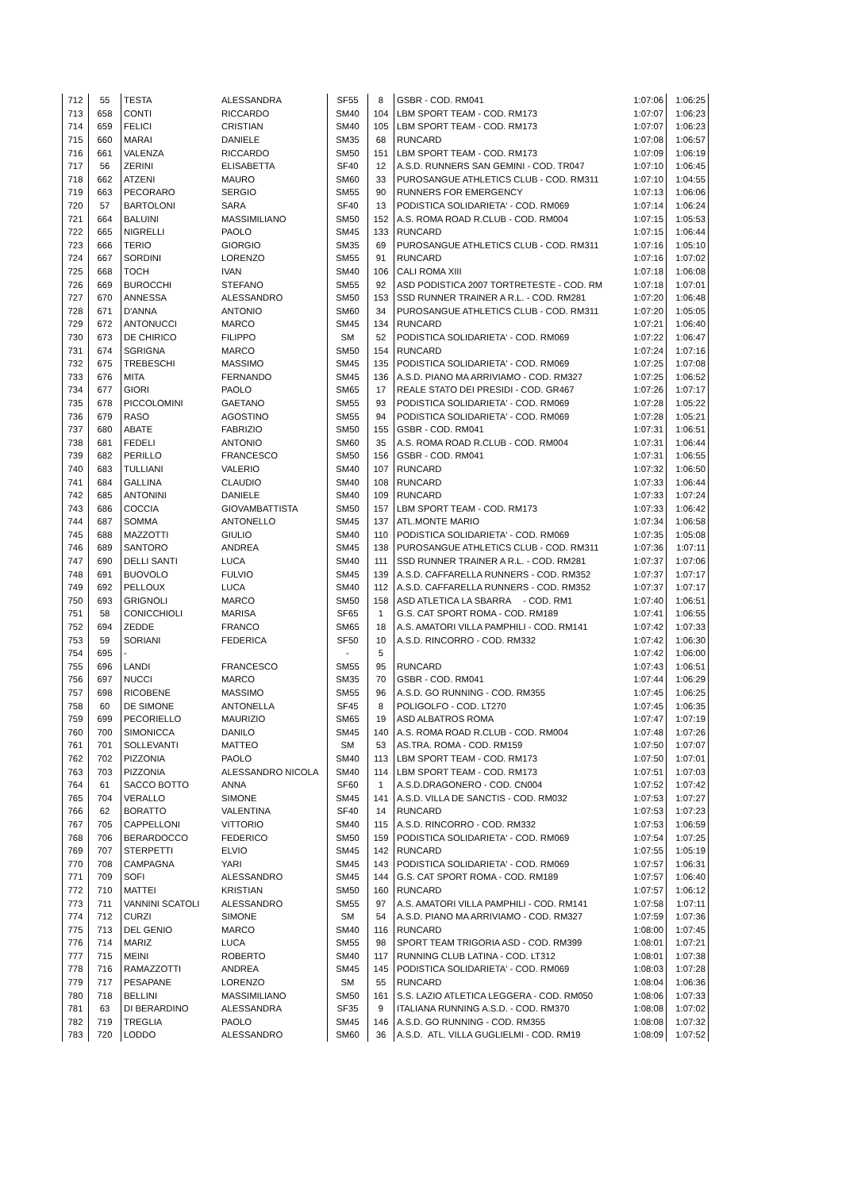| 712 | 55 | TESTA | ALESSANDRA | SF55 | 8 | GSBR - COD. RM041 | 1:07:06 | 1:06:25 |
| 713 | 658 | CONTI | RICCARDO | SM40 | 104 | LBM SPORT TEAM - COD. RM173 | 1:07:07 | 1:06:23 |
| 714 | 659 | FELICI | CRISTIAN | SM40 | 105 | LBM SPORT TEAM - COD. RM173 | 1:07:07 | 1:06:23 |
| 715 | 660 | MARAI | DANIELE | SM35 | 68 | RUNCARD | 1:07:08 | 1:06:57 |
| 716 | 661 | VALENZA | RICCARDO | SM50 | 151 | LBM SPORT TEAM - COD. RM173 | 1:07:09 | 1:06:19 |
| 717 | 56 | ZERINI | ELISABETTA | SF40 | 12 | A.S.D. RUNNERS SAN GEMINI - COD. TR047 | 1:07:10 | 1:06:45 |
| 718 | 662 | ATZENI | MAURO | SM60 | 33 | PUROSANGUE ATHLETICS CLUB - COD. RM311 | 1:07:10 | 1:04:55 |
| 719 | 663 | PECORARO | SERGIO | SM55 | 90 | RUNNERS FOR EMERGENCY | 1:07:13 | 1:06:06 |
| 720 | 57 | BARTOLONI | SARA | SF40 | 13 | PODISTICA SOLIDARIETA' - COD. RM069 | 1:07:14 | 1:06:24 |
| 721 | 664 | BALUINI | MASSIMILIANO | SM50 | 152 | A.S. ROMA ROAD R.CLUB - COD. RM004 | 1:07:15 | 1:05:53 |
| 722 | 665 | NIGRELLI | PAOLO | SM45 | 133 | RUNCARD | 1:07:15 | 1:06:44 |
| 723 | 666 | TERIO | GIORGIO | SM35 | 69 | PUROSANGUE ATHLETICS CLUB - COD. RM311 | 1:07:16 | 1:05:10 |
| 724 | 667 | SORDINI | LORENZO | SM55 | 91 | RUNCARD | 1:07:16 | 1:07:02 |
| 725 | 668 | TOCH | IVAN | SM40 | 106 | CALI ROMA XIII | 1:07:18 | 1:06:08 |
| 726 | 669 | BUROCCHI | STEFANO | SM55 | 92 | ASD PODISTICA 2007 TORTRETESTE - COD. RM | 1:07:18 | 1:07:01 |
| 727 | 670 | ANNESSA | ALESSANDRO | SM50 | 153 | SSD RUNNER TRAINER A R.L. - COD. RM281 | 1:07:20 | 1:06:48 |
| 728 | 671 | D'ANNA | ANTONIO | SM60 | 34 | PUROSANGUE ATHLETICS CLUB - COD. RM311 | 1:07:20 | 1:05:05 |
| 729 | 672 | ANTONUCCI | MARCO | SM45 | 134 | RUNCARD | 1:07:21 | 1:06:40 |
| 730 | 673 | DE CHIRICO | FILIPPO | SM | 52 | PODISTICA SOLIDARIETA' - COD. RM069 | 1:07:22 | 1:06:47 |
| 731 | 674 | SGRIGNA | MARCO | SM50 | 154 | RUNCARD | 1:07:24 | 1:07:16 |
| 732 | 675 | TREBESCHI | MASSIMO | SM45 | 135 | PODISTICA SOLIDARIETA' - COD. RM069 | 1:07:25 | 1:07:08 |
| 733 | 676 | MITA | FERNANDO | SM45 | 136 | A.S.D. PIANO MA ARRIVIAMO - COD. RM327 | 1:07:25 | 1:06:52 |
| 734 | 677 | GIORI | PAOLO | SM65 | 17 | REALE STATO DEI PRESIDI - COD. GR467 | 1:07:26 | 1:07:17 |
| 735 | 678 | PICCOLOMINI | GAETANO | SM55 | 93 | PODISTICA SOLIDARIETA' - COD. RM069 | 1:07:28 | 1:05:22 |
| 736 | 679 | RASO | AGOSTINO | SM55 | 94 | PODISTICA SOLIDARIETA' - COD. RM069 | 1:07:28 | 1:05:21 |
| 737 | 680 | ABATE | FABRIZIO | SM50 | 155 | GSBR - COD. RM041 | 1:07:31 | 1:06:51 |
| 738 | 681 | FEDELI | ANTONIO | SM60 | 35 | A.S. ROMA ROAD R.CLUB - COD. RM004 | 1:07:31 | 1:06:44 |
| 739 | 682 | PERILLO | FRANCESCO | SM50 | 156 | GSBR - COD. RM041 | 1:07:31 | 1:06:55 |
| 740 | 683 | TULLIANI | VALERIO | SM40 | 107 | RUNCARD | 1:07:32 | 1:06:50 |
| 741 | 684 | GALLINA | CLAUDIO | SM40 | 108 | RUNCARD | 1:07:33 | 1:06:44 |
| 742 | 685 | ANTONINI | DANIELE | SM40 | 109 | RUNCARD | 1:07:33 | 1:07:24 |
| 743 | 686 | COCCIA | GIOVAMBATTISTA | SM50 | 157 | LBM SPORT TEAM - COD. RM173 | 1:07:33 | 1:06:42 |
| 744 | 687 | SOMMA | ANTONELLO | SM45 | 137 | ATL.MONTE MARIO | 1:07:34 | 1:06:58 |
| 745 | 688 | MAZZOTTI | GIULIO | SM40 | 110 | PODISTICA SOLIDARIETA' - COD. RM069 | 1:07:35 | 1:05:08 |
| 746 | 689 | SANTORO | ANDREA | SM45 | 138 | PUROSANGUE ATHLETICS CLUB - COD. RM311 | 1:07:36 | 1:07:11 |
| 747 | 690 | DELLI SANTI | LUCA | SM40 | 111 | SSD RUNNER TRAINER A R.L. - COD. RM281 | 1:07:37 | 1:07:06 |
| 748 | 691 | BUOVOLO | FULVIO | SM45 | 139 | A.S.D. CAFFARELLA RUNNERS - COD. RM352 | 1:07:37 | 1:07:17 |
| 749 | 692 | PELLOUX | LUCA | SM40 | 112 | A.S.D. CAFFARELLA RUNNERS - COD. RM352 | 1:07:37 | 1:07:17 |
| 750 | 693 | GRIGNOLI | MARCO | SM50 | 158 | ASD ATLETICA LA SBARRA - COD. RM1 | 1:07:40 | 1:06:51 |
| 751 | 58 | CONICCHIOLI | MARISA | SF65 | 1 | G.S. CAT SPORT ROMA - COD. RM189 | 1:07:41 | 1:06:55 |
| 752 | 694 | ZEDDE | FRANCO | SM65 | 18 | A.S. AMATORI VILLA PAMPHILI - COD. RM141 | 1:07:42 | 1:07:33 |
| 753 | 59 | SORIANI | FEDERICA | SF50 | 10 | A.S.D. RINCORRO - COD. RM332 | 1:07:42 | 1:06:30 |
| 754 | 695 | - | | - | 5 | | 1:07:42 | 1:06:00 |
| 755 | 696 | LANDI | FRANCESCO | SM55 | 95 | RUNCARD | 1:07:43 | 1:06:51 |
| 756 | 697 | NUCCI | MARCO | SM35 | 70 | GSBR - COD. RM041 | 1:07:44 | 1:06:29 |
| 757 | 698 | RICOBENE | MASSIMO | SM55 | 96 | A.S.D. GO RUNNING - COD. RM355 | 1:07:45 | 1:06:25 |
| 758 | 60 | DE SIMONE | ANTONELLA | SF45 | 8 | POLIGOLFO - COD. LT270 | 1:07:45 | 1:06:35 |
| 759 | 699 | PECORIELLO | MAURIZIO | SM65 | 19 | ASD ALBATROS ROMA | 1:07:47 | 1:07:19 |
| 760 | 700 | SIMONICCA | DANILO | SM45 | 140 | A.S. ROMA ROAD R.CLUB - COD. RM004 | 1:07:48 | 1:07:26 |
| 761 | 701 | SOLLEVANTI | MATTEO | SM | 53 | AS.TRA. ROMA - COD. RM159 | 1:07:50 | 1:07:07 |
| 762 | 702 | PIZZONIA | PAOLO | SM40 | 113 | LBM SPORT TEAM - COD. RM173 | 1:07:50 | 1:07:01 |
| 763 | 703 | PIZZONIA | ALESSANDRO NICOLA | SM40 | 114 | LBM SPORT TEAM - COD. RM173 | 1:07:51 | 1:07:03 |
| 764 | 61 | SACCO BOTTO | ANNA | SF60 | 1 | A.S.D.DRAGONERO - COD. CN004 | 1:07:52 | 1:07:42 |
| 765 | 704 | VERALLO | SIMONE | SM45 | 141 | A.S.D. VILLA DE SANCTIS - COD. RM032 | 1:07:53 | 1:07:27 |
| 766 | 62 | BORATTO | VALENTINA | SF40 | 14 | RUNCARD | 1:07:53 | 1:07:23 |
| 767 | 705 | CAPPELLONI | VITTORIO | SM40 | 115 | A.S.D. RINCORRO - COD. RM332 | 1:07:53 | 1:06:59 |
| 768 | 706 | BERARDOCCO | FEDERICO | SM50 | 159 | PODISTICA SOLIDARIETA' - COD. RM069 | 1:07:54 | 1:07:25 |
| 769 | 707 | STERPETTI | ELVIO | SM45 | 142 | RUNCARD | 1:07:55 | 1:05:19 |
| 770 | 708 | CAMPAGNA | YARI | SM45 | 143 | PODISTICA SOLIDARIETA' - COD. RM069 | 1:07:57 | 1:06:31 |
| 771 | 709 | SOFI | ALESSANDRO | SM45 | 144 | G.S. CAT SPORT ROMA - COD. RM189 | 1:07:57 | 1:06:40 |
| 772 | 710 | MATTEI | KRISTIAN | SM50 | 160 | RUNCARD | 1:07:57 | 1:06:12 |
| 773 | 711 | VANNINI SCATOLI | ALESSANDRO | SM55 | 97 | A.S. AMATORI VILLA PAMPHILI - COD. RM141 | 1:07:58 | 1:07:11 |
| 774 | 712 | CURZI | SIMONE | SM | 54 | A.S.D. PIANO MA ARRIVIAMO - COD. RM327 | 1:07:59 | 1:07:36 |
| 775 | 713 | DEL GENIO | MARCO | SM40 | 116 | RUNCARD | 1:08:00 | 1:07:45 |
| 776 | 714 | MARIZ | LUCA | SM55 | 98 | SPORT TEAM TRIGORIA ASD - COD. RM399 | 1:08:01 | 1:07:21 |
| 777 | 715 | MEINI | ROBERTO | SM40 | 117 | RUNNING CLUB LATINA - COD. LT312 | 1:08:01 | 1:07:38 |
| 778 | 716 | RAMAZZOTTI | ANDREA | SM45 | 145 | PODISTICA SOLIDARIETA' - COD. RM069 | 1:08:03 | 1:07:28 |
| 779 | 717 | PESAPANE | LORENZO | SM | 55 | RUNCARD | 1:08:04 | 1:06:36 |
| 780 | 718 | BELLINI | MASSIMILIANO | SM50 | 161 | S.S. LAZIO ATLETICA LEGGERA - COD. RM050 | 1:08:06 | 1:07:33 |
| 781 | 63 | DI BERARDINO | ALESSANDRA | SF35 | 9 | ITALIANA RUNNING A.S.D. - COD. RM370 | 1:08:08 | 1:07:02 |
| 782 | 719 | TREGLIA | PAOLO | SM45 | 146 | A.S.D. GO RUNNING - COD. RM355 | 1:08:08 | 1:07:32 |
| 783 | 720 | LODDO | ALESSANDRO | SM60 | 36 | A.S.D. ATL. VILLA GUGLIELMI - COD. RM19 | 1:08:09 | 1:07:52 |